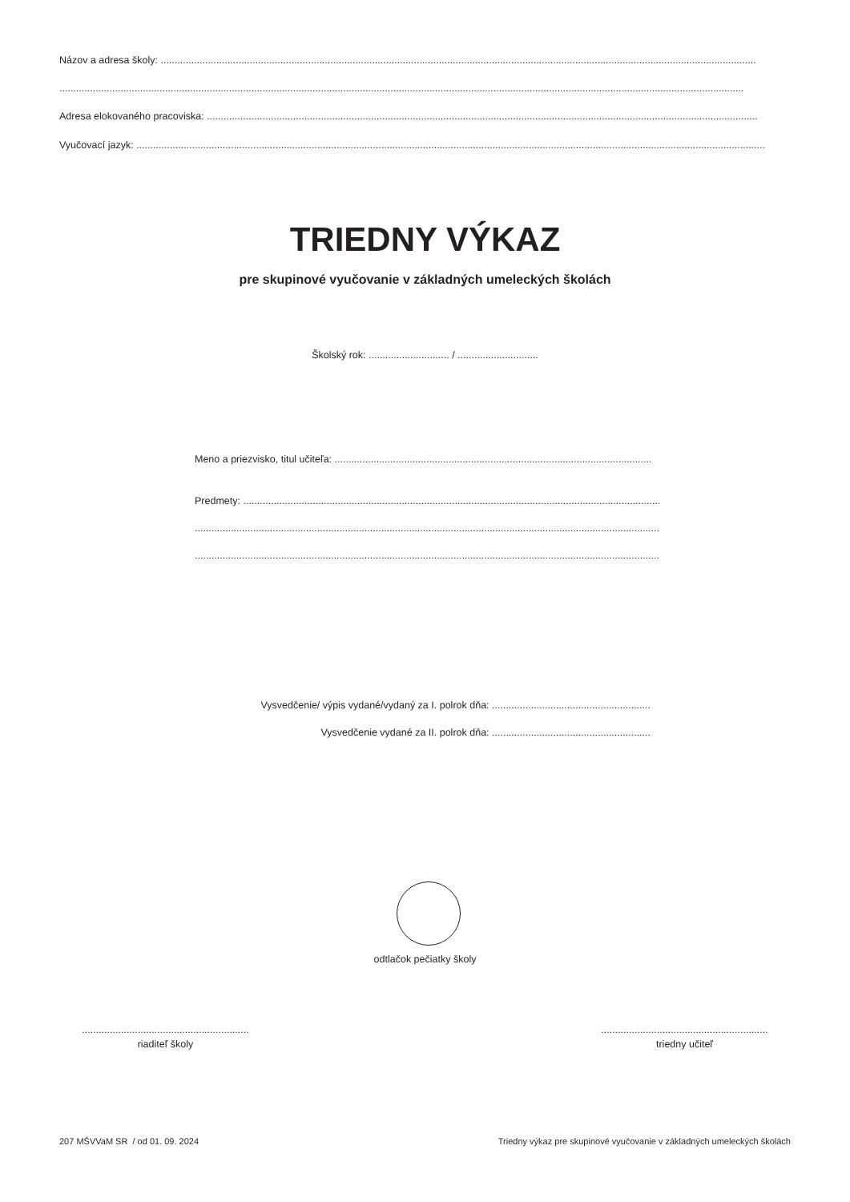Názov a adresa školy: ......................................................................................................................................................................................................................
......................................................................................................................................................................................................................................................
Adresa elokovaného pracoviska: ......................................................................................................................................................................................................
Vyučovací jazyk: ..................................................................................................................................................................................................................................
TRIEDNY VÝKAZ
pre skupinové vyučovanie v základných umeleckých školách
Školský rok: ............................. / .............................
Meno a priezvisko, titul učiteľa: ..................................................................................................................
Predmety: .............................................................................................................................................................
..............................................................................................................................................................................
..............................................................................................................................................................................
Vysvedčenie/ výpis vydané/vydaný za I. polrok dňa: .........................................................
Vysvedčenie vydané za II. polrok dňa: .........................................................
odtlačok pečiatky školy
............................................................
riaditeľ školy
............................................................
triedny učiteľ
207 MŠVVaM SR / od 01. 09. 2024
Triedny výkaz pre skupinové vyučovanie v základných umeleckých školách